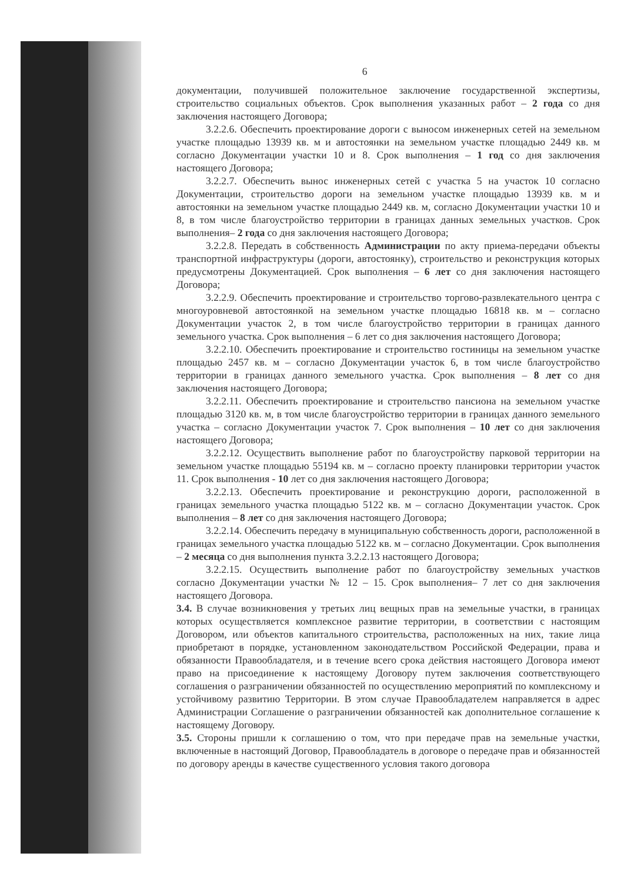6
документации, получившей положительное заключение государственной экспертизы, строительство социальных объектов. Срок выполнения указанных работ – 2 года со дня заключения настоящего Договора;
3.2.2.6. Обеспечить проектирование дороги с выносом инженерных сетей на земельном участке площадью 13939 кв. м и автостоянки на земельном участке площадью 2449 кв. м согласно Документации участки 10 и 8. Срок выполнения – 1 год со дня заключения настоящего Договора;
3.2.2.7. Обеспечить вынос инженерных сетей с участка 5 на участок 10 согласно Документации, строительство дороги на земельном участке площадью 13939 кв. м и автостоянки на земельном участке площадью 2449 кв. м, согласно Документации участки 10 и 8, в том числе благоустройство территории в границах данных земельных участков. Срок выполнения– 2 года со дня заключения настоящего Договора;
3.2.2.8. Передать в собственность Администрации по акту приема-передачи объекты транспортной инфраструктуры (дороги, автостоянку), строительство и реконструкция которых предусмотрены Документацией. Срок выполнения – 6 лет со дня заключения настоящего Договора;
3.2.2.9. Обеспечить проектирование и строительство торгово-развлекательного центра с многоуровневой автостоянкой на земельном участке площадью 16818 кв. м – согласно Документации участок 2, в том числе благоустройство территории в границах данного земельного участка. Срок выполнения – 6 лет со дня заключения настоящего Договора;
3.2.2.10. Обеспечить проектирование и строительство гостиницы на земельном участке площадью 2457 кв. м – согласно Документации участок 6, в том числе благоустройство территории в границах данного земельного участка. Срок выполнения – 8 лет со дня заключения настоящего Договора;
3.2.2.11. Обеспечить проектирование и строительство пансиона на земельном участке площадью 3120 кв. м, в том числе благоустройство территории в границах данного земельного участка – согласно Документации участок 7. Срок выполнения – 10 лет со дня заключения настоящего Договора;
3.2.2.12. Осуществить выполнение работ по благоустройству парковой территории на земельном участке площадью 55194 кв. м – согласно проекту планировки территории участок 11. Срок выполнения - 10 лет со дня заключения настоящего Договора;
3.2.2.13. Обеспечить проектирование и реконструкцию дороги, расположенной в границах земельного участка площадью 5122 кв. м – согласно Документации участок. Срок выполнения – 8 лет со дня заключения настоящего Договора;
3.2.2.14. Обеспечить передачу в муниципальную собственность дороги, расположенной в границах земельного участка площадью 5122 кв. м – согласно Документации. Срок выполнения – 2 месяца со дня выполнения пункта 3.2.2.13 настоящего Договора;
3.2.2.15. Осуществить выполнение работ по благоустройству земельных участков согласно Документации участки № 12 – 15. Срок выполнения– 7 лет со дня заключения настоящего Договора.
3.4. В случае возникновения у третьих лиц вещных прав на земельные участки, в границах которых осуществляется комплексное развитие территории, в соответствии с настоящим Договором, или объектов капитального строительства, расположенных на них, такие лица приобретают в порядке, установленном законодательством Российской Федерации, права и обязанности Правообладателя, и в течение всего срока действия настоящего Договора имеют право на присоединение к настоящему Договору путем заключения соответствующего соглашения о разграничении обязанностей по осуществлению мероприятий по комплексному и устойчивому развитию Территории. В этом случае Правообладателем направляется в адрес Администрации Соглашение о разграничении обязанностей как дополнительное соглашение к настоящему Договору.
3.5. Стороны пришли к соглашению о том, что при передаче прав на земельные участки, включенные в настоящий Договор, Правообладатель в договоре о передаче прав и обязанностей по договору аренды в качестве существенного условия такого договора